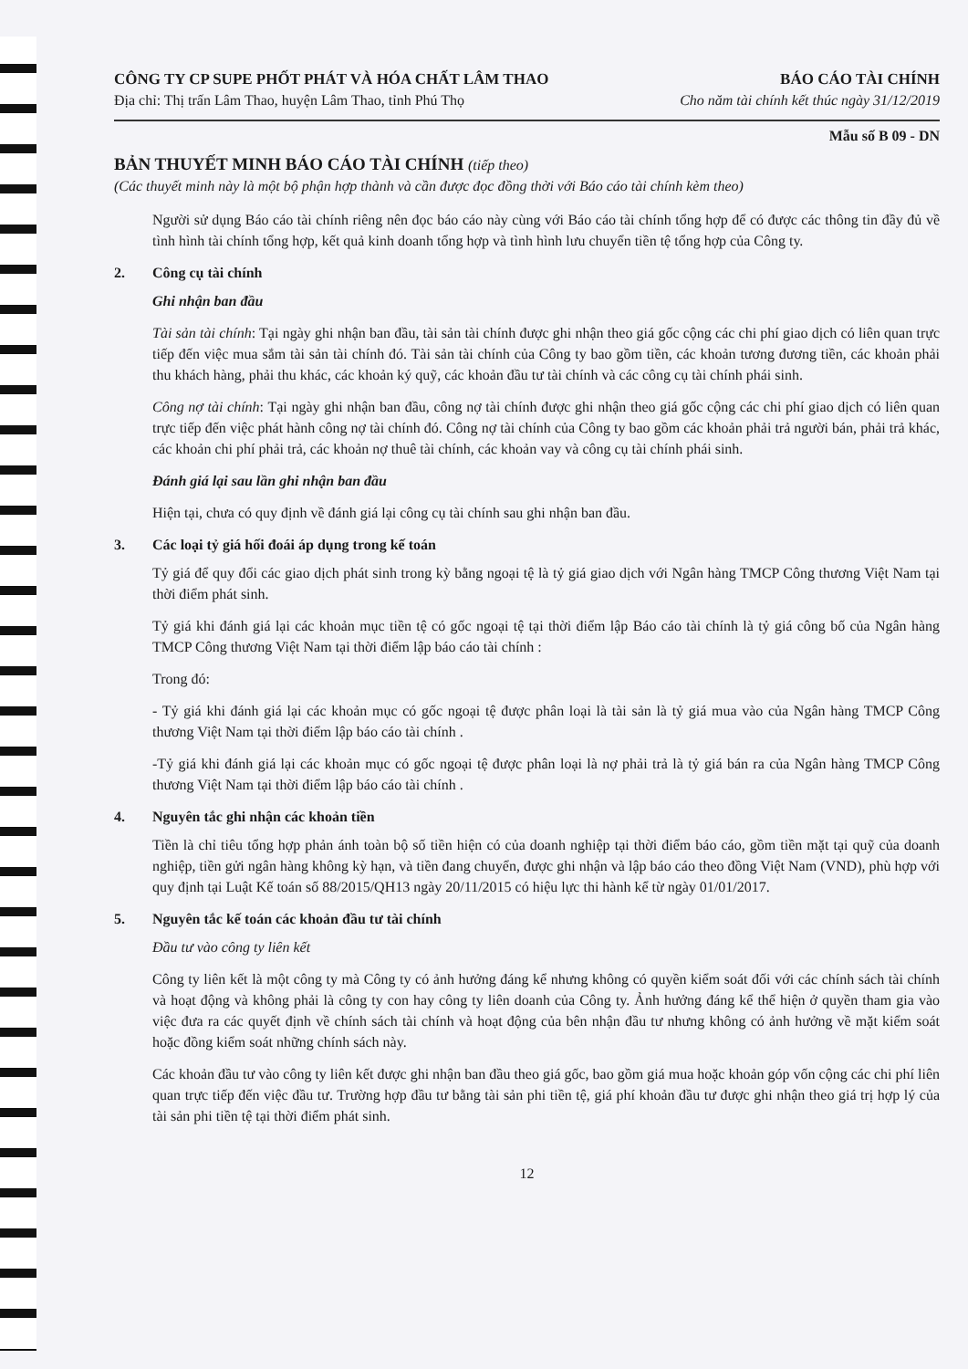CÔNG TY CP SUPE PHỐT PHÁT VÀ HÓA CHẤT LÂM THAO BÁO CÁO TÀI CHÍNH
Địa chỉ: Thị trấn Lâm Thao, huyện Lâm Thao, tỉnh Phú Thọ Cho năm tài chính kết thúc ngày 31/12/2019
Mẫu số B 09 - DN
BẢN THUYẾT MINH BÁO CÁO TÀI CHÍNH (tiếp theo)
(Các thuyết minh này là một bộ phận hợp thành và cần được đọc đồng thời với Báo cáo tài chính kèm theo)
Người sử dụng Báo cáo tài chính riêng nên đọc báo cáo này cùng với Báo cáo tài chính tổng hợp để có được các thông tin đầy đủ về tình hình tài chính tổng hợp, kết quả kinh doanh tổng hợp và tình hình lưu chuyển tiền tệ tổng hợp của Công ty.
2. Công cụ tài chính
Ghi nhận ban đầu
Tài sản tài chính: Tại ngày ghi nhận ban đầu, tài sản tài chính được ghi nhận theo giá gốc cộng các chi phí giao dịch có liên quan trực tiếp đến việc mua sắm tài sản tài chính đó. Tài sản tài chính của Công ty bao gồm tiền, các khoản tương đương tiền, các khoản phải thu khách hàng, phải thu khác, các khoản ký quỹ, các khoản đầu tư tài chính và các công cụ tài chính phái sinh.
Công nợ tài chính: Tại ngày ghi nhận ban đầu, công nợ tài chính được ghi nhận theo giá gốc cộng các chi phí giao dịch có liên quan trực tiếp đến việc phát hành công nợ tài chính đó. Công nợ tài chính của Công ty bao gồm các khoản phải trả người bán, phải trả khác, các khoản chi phí phải trả, các khoản nợ thuê tài chính, các khoản vay và công cụ tài chính phái sinh.
Đánh giá lại sau lần ghi nhận ban đầu
Hiện tại, chưa có quy định về đánh giá lại công cụ tài chính sau ghi nhận ban đầu.
3. Các loại tỷ giá hối đoái áp dụng trong kế toán
Tỷ giá để quy đổi các giao dịch phát sinh trong kỳ bằng ngoại tệ là tỷ giá giao dịch với Ngân hàng TMCP Công thương Việt Nam tại thời điểm phát sinh.
Tỷ giá khi đánh giá lại các khoản mục tiền tệ có gốc ngoại tệ tại thời điểm lập Báo cáo tài chính là tỷ giá công bố của Ngân hàng TMCP Công thương Việt Nam tại thời điểm lập báo cáo tài chính :
Trong đó:
- Tỷ giá khi đánh giá lại các khoản mục có gốc ngoại tệ được phân loại là tài sản là tỷ giá mua vào của Ngân hàng TMCP Công thương Việt Nam tại thời điểm lập báo cáo tài chính .
-Tỷ giá khi đánh giá lại các khoản mục có gốc ngoại tệ được phân loại là nợ phải trả là tỷ giá bán ra của Ngân hàng TMCP Công thương Việt Nam tại thời điểm lập báo cáo tài chính .
4. Nguyên tắc ghi nhận các khoản tiền
Tiền là chỉ tiêu tổng hợp phản ánh toàn bộ số tiền hiện có của doanh nghiệp tại thời điểm báo cáo, gồm tiền mặt tại quỹ của doanh nghiệp, tiền gửi ngân hàng không kỳ hạn, và tiền đang chuyển, được ghi nhận và lập báo cáo theo đồng Việt Nam (VND), phù hợp với quy định tại Luật Kế toán số 88/2015/QH13 ngày 20/11/2015 có hiệu lực thi hành kể từ ngày 01/01/2017.
5. Nguyên tắc kế toán các khoản đầu tư tài chính
Đầu tư vào công ty liên kết
Công ty liên kết là một công ty mà Công ty có ảnh hưởng đáng kể nhưng không có quyền kiểm soát đối với các chính sách tài chính và hoạt động và không phải là công ty con hay công ty liên doanh của Công ty. Ảnh hưởng đáng kể thể hiện ở quyền tham gia vào việc đưa ra các quyết định về chính sách tài chính và hoạt động của bên nhận đầu tư nhưng không có ảnh hưởng về mặt kiểm soát hoặc đồng kiểm soát những chính sách này.
Các khoản đầu tư vào công ty liên kết được ghi nhận ban đầu theo giá gốc, bao gồm giá mua hoặc khoản góp vốn cộng các chi phí liên quan trực tiếp đến việc đầu tư. Trường hợp đầu tư bằng tài sản phi tiền tệ, giá phí khoản đầu tư được ghi nhận theo giá trị hợp lý của tài sản phi tiền tệ tại thời điểm phát sinh.
12